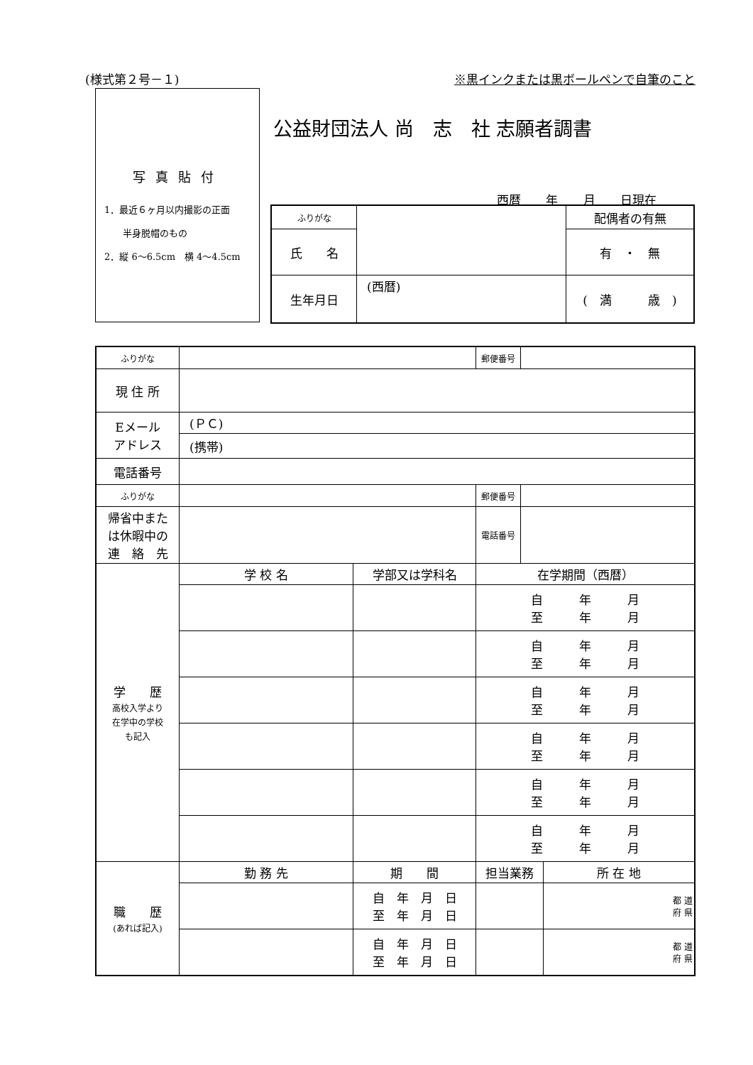(様式第２号－１) ※黒インクまたは黒ボールペンで自筆のこと
写真貼付
1．最近６ヶ月以内撮影の正面
　　半身脱帽のもの
2．縦 6～6.5cm　横 4～4.5cm
公益財団法人 尚　志　社 志願者調書
西暦 年 月 日現在
| ふりがな | | 配偶者の有無 |
| 氏 名 | | 有 ・ 無 |
| 生年月日 | (西暦) | ( 満 歳 ) |
| ふりがな | | | 郵便番号 | | |
| 現 住 所 | | | | | |
| Eメール アドレス | (ＰＣ) | | | | |
| | (携帯) | | | | |
| 電話番号 | | | | | |
| ふりがな | | | 郵便番号 | | |
| 帰省中また は休暇中の 連 絡 先 | | | 電話番号 | | |
| 学 歴 高校入学より 在学中の学校 も記入 | 学 校 名 | 学部又は学科名 | 在学期間（西暦） | | |
| | | | 自 年 月 至 年 月 | | |
| | | | 自 年 月 至 年 月 | | |
| | | | 自 年 月 至 年 月 | | |
| | | | 自 年 月 至 年 月 | | |
| | | | 自 年 月 至 年 月 | | |
| | | | 自 年 月 至 年 月 | | |
| 職 歴 (あれば記入) | 勤 務 先 | 期 間 | 担当業務 | | 所 在 地 |
| | | 自 年 月 日 至 年 月 日 | | | 都 道 府 県 |
| | | 自 年 月 日 至 年 月 日 | | | 都 道 府 県 |